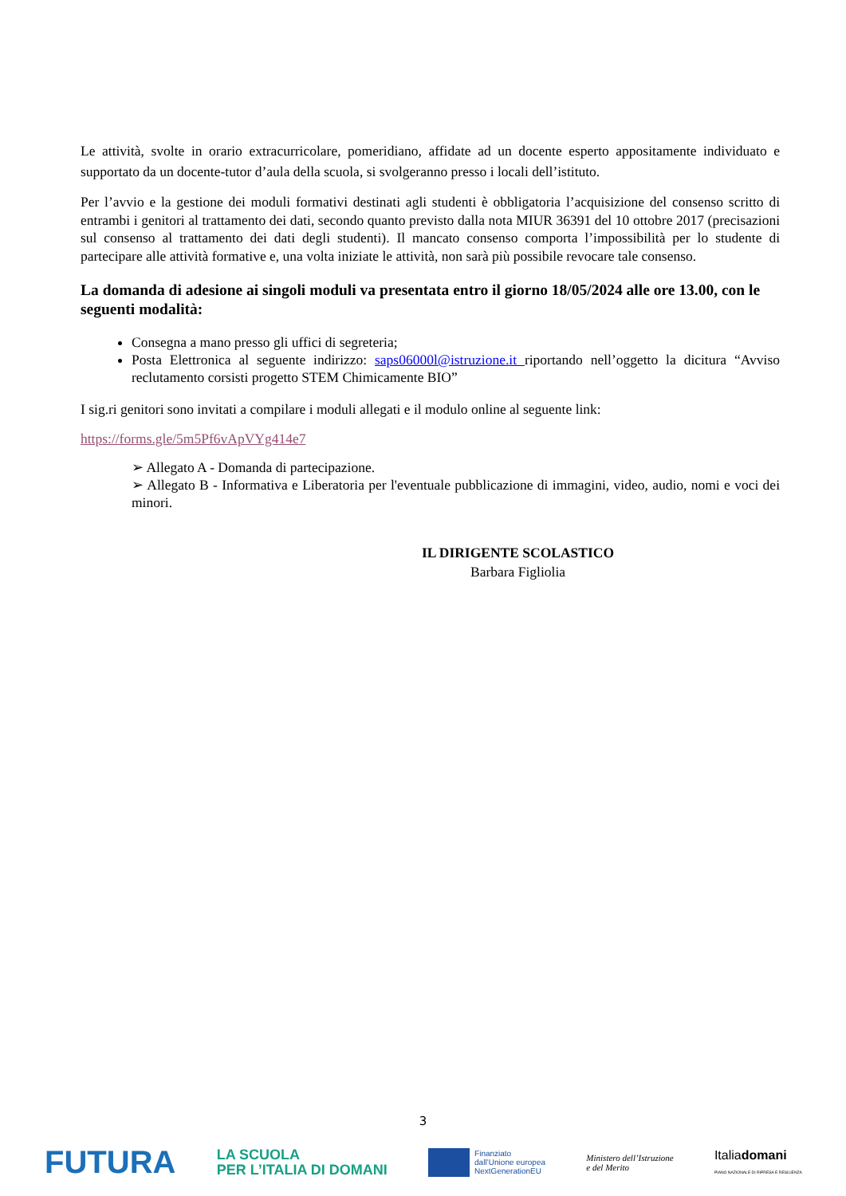Le attività, svolte in orario extracurricolare, pomeridiano, affidate ad un docente esperto appositamente individuato e supportato da un docente-tutor d’aula della scuola, si svolgeranno presso i locali dell’istituto.
Per l’avvio e la gestione dei moduli formativi destinati agli studenti è obbligatoria l’acquisizione del consenso scritto di entrambi i genitori al trattamento dei dati, secondo quanto previsto dalla nota MIUR 36391 del 10 ottobre 2017 (precisazioni sul consenso al trattamento dei dati degli studenti). Il mancato consenso comporta l’impossibilità per lo studente di partecipare alle attività formative e, una volta iniziate le attività, non sarà più possibile revocare tale consenso.
La domanda di adesione ai singoli moduli va presentata entro il giorno 18/05/2024 alle ore 13.00, con le seguenti modalità:
Consegna a mano presso gli uffici di segreteria;
Posta Elettronica al seguente indirizzo: saps06000l@istruzione.it riportando nell’oggetto la dicitura “Avviso reclutamento corsisti progetto STEM Chimicamente BIO”
I sig.ri genitori sono invitati a compilare i moduli allegati e il modulo online al seguente link:
https://forms.gle/5m5Pf6vApVYg414e7
➢ Allegato A - Domanda di partecipazione.
➢ Allegato B - Informativa e Liberatoria per l'eventuale pubblicazione di immagini, video, audio, nomi e voci dei minori.
IL DIRIGENTE SCOLASTICO
Barbara Figliolia
3
FUTURA LA SCUOLA
PER L’ITALIA DI DOMANI Finanziato
dall’Unione europea
NextGenerationEU Ministero dell’Istruzione
e del Merito Italiadomani
PIANO NAZIONALE DI RIPRESA E RESILIENZA